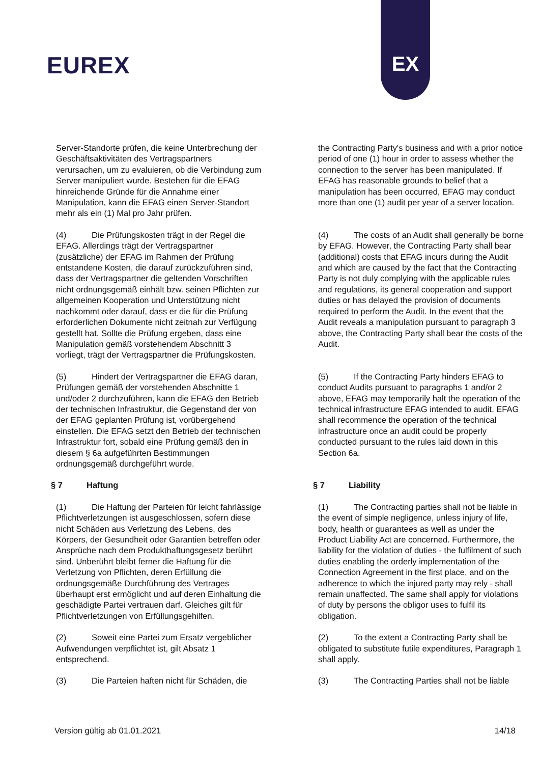EUREX
EX
Server-Standorte prüfen, die keine Unterbrechung der Geschäftsaktivitäten des Vertragspartners verursachen, um zu evaluieren, ob die Verbindung zum Server manipuliert wurde. Bestehen für die EFAG hinreichende Gründe für die Annahme einer Manipulation, kann die EFAG einen Server-Standort mehr als ein (1) Mal pro Jahr prüfen.
the Contracting Party's business and with a prior notice period of one (1) hour in order to assess whether the connection to the server has been manipulated. If EFAG has reasonable grounds to belief that a manipulation has been occurred, EFAG may conduct more than one (1) audit per year of a server location.
(4) Die Prüfungskosten trägt in der Regel die EFAG. Allerdings trägt der Vertragspartner (zusätzliche) der EFAG im Rahmen der Prüfung entstandene Kosten, die darauf zurückzuführen sind, dass der Vertragspartner die geltenden Vorschriften nicht ordnungsgemäß einhält bzw. seinen Pflichten zur allgemeinen Kooperation und Unterstützung nicht nachkommt oder darauf, dass er die für die Prüfung erforderlichen Dokumente nicht zeitnah zur Verfügung gestellt hat. Sollte die Prüfung ergeben, dass eine Manipulation gemäß vorstehendem Abschnitt 3 vorliegt, trägt der Vertragspartner die Prüfungskosten.
(4) The costs of an Audit shall generally be borne by EFAG. However, the Contracting Party shall bear (additional) costs that EFAG incurs during the Audit and which are caused by the fact that the Contracting Party is not duly complying with the applicable rules and regulations, its general cooperation and support duties or has delayed the provision of documents required to perform the Audit. In the event that the Audit reveals a manipulation pursuant to paragraph 3 above, the Contracting Party shall bear the costs of the Audit.
(5) Hindert der Vertragspartner die EFAG daran, Prüfungen gemäß der vorstehenden Abschnitte 1 und/oder 2 durchzuführen, kann die EFAG den Betrieb der technischen Infrastruktur, die Gegenstand der von der EFAG geplanten Prüfung ist, vorübergehend einstellen. Die EFAG setzt den Betrieb der technischen Infrastruktur fort, sobald eine Prüfung gemäß den in diesem § 6a aufgeführten Bestimmungen ordnungsgemäß durchgeführt wurde.
(5) If the Contracting Party hinders EFAG to conduct Audits pursuant to paragraphs 1 and/or 2 above, EFAG may temporarily halt the operation of the technical infrastructure EFAG intended to audit. EFAG shall recommence the operation of the technical infrastructure once an audit could be properly conducted pursuant to the rules laid down in this Section 6a.
§ 7 Haftung § 7 Liability
(1) Die Haftung der Parteien für leicht fahrlässige Pflichtverletzungen ist ausgeschlossen, sofern diese nicht Schäden aus Verletzung des Lebens, des Körpers, der Gesundheit oder Garantien betreffen oder Ansprüche nach dem Produkthaftungsgesetz berührt sind. Unberührt bleibt ferner die Haftung für die Verletzung von Pflichten, deren Erfüllung die ordnungsgemäße Durchführung des Vertrages überhaupt erst ermöglicht und auf deren Einhaltung die geschädigte Partei vertrauen darf. Gleiches gilt für Pflichtverletzungen von Erfüllungsgehilfen.
(1) The Contracting parties shall not be liable in the event of simple negligence, unless injury of life, body, health or guarantees as well as under the Product Liability Act are concerned. Furthermore, the liability for the violation of duties - the fulfilment of such duties enabling the orderly implementation of the Connection Agreement in the first place, and on the adherence to which the injured party may rely - shall remain unaffected. The same shall apply for violations of duty by persons the obligor uses to fulfil its obligation.
(2) Soweit eine Partei zum Ersatz vergeblicher Aufwendungen verpflichtet ist, gilt Absatz 1 entsprechend.
(2) To the extent a Contracting Party shall be obligated to substitute futile expenditures, Paragraph 1 shall apply.
(3) Die Parteien haften nicht für Schäden, die
(3) The Contracting Parties shall not be liable
Version gültig ab 01.01.2021 14/18